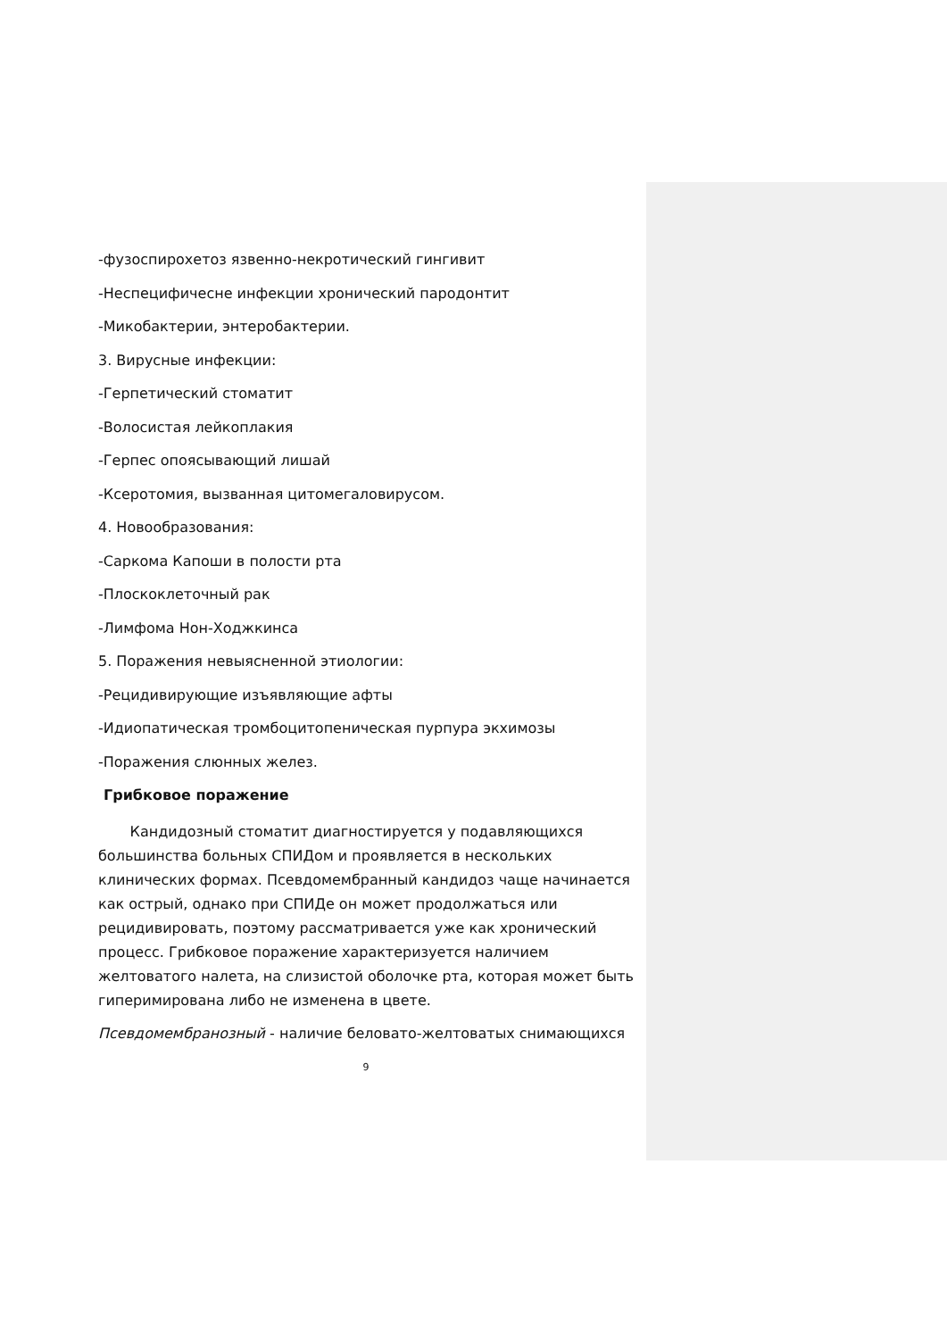-фузоспирохетоз язвенно-некротический гингивит
-Неспецифичесне инфекции хронический пародонтит
-Микобактерии, энтеробактерии.
3. Вирусные инфекции:
-Герпетический стоматит
-Волосистая лейкоплакия
-Герпес опоясывающий лишай
-Ксеротомия, вызванная цитомегаловирусом.
4. Новообразования:
-Саркома Капоши в полости рта
-Плоскоклеточный рак
-Лимфома Нон-Ходжкинса
5. Поражения невыясненной этиологии:
-Рецидивирующие изъявляющие афты
-Идиопатическая тромбоцитопеническая пурпура экхимозы
-Поражения слюнных желез.
Грибковое поражение
Кандидозный стоматит диагностируется у подавляющихся большинства больных СПИДом и проявляется в нескольких клинических формах. Псевдомембранный кандидоз чаще начинается как острый, однако при СПИДе он может продолжаться или рецидивировать, поэтому рассматривается уже как хронический процесс. Грибковое поражение характеризуется наличием желтоватого налета, на слизистой оболочке рта, которая может быть гиперимирована либо не изменена в цвете.
Псевдомембранозный - наличие беловато-желтоватых снимающихся
9